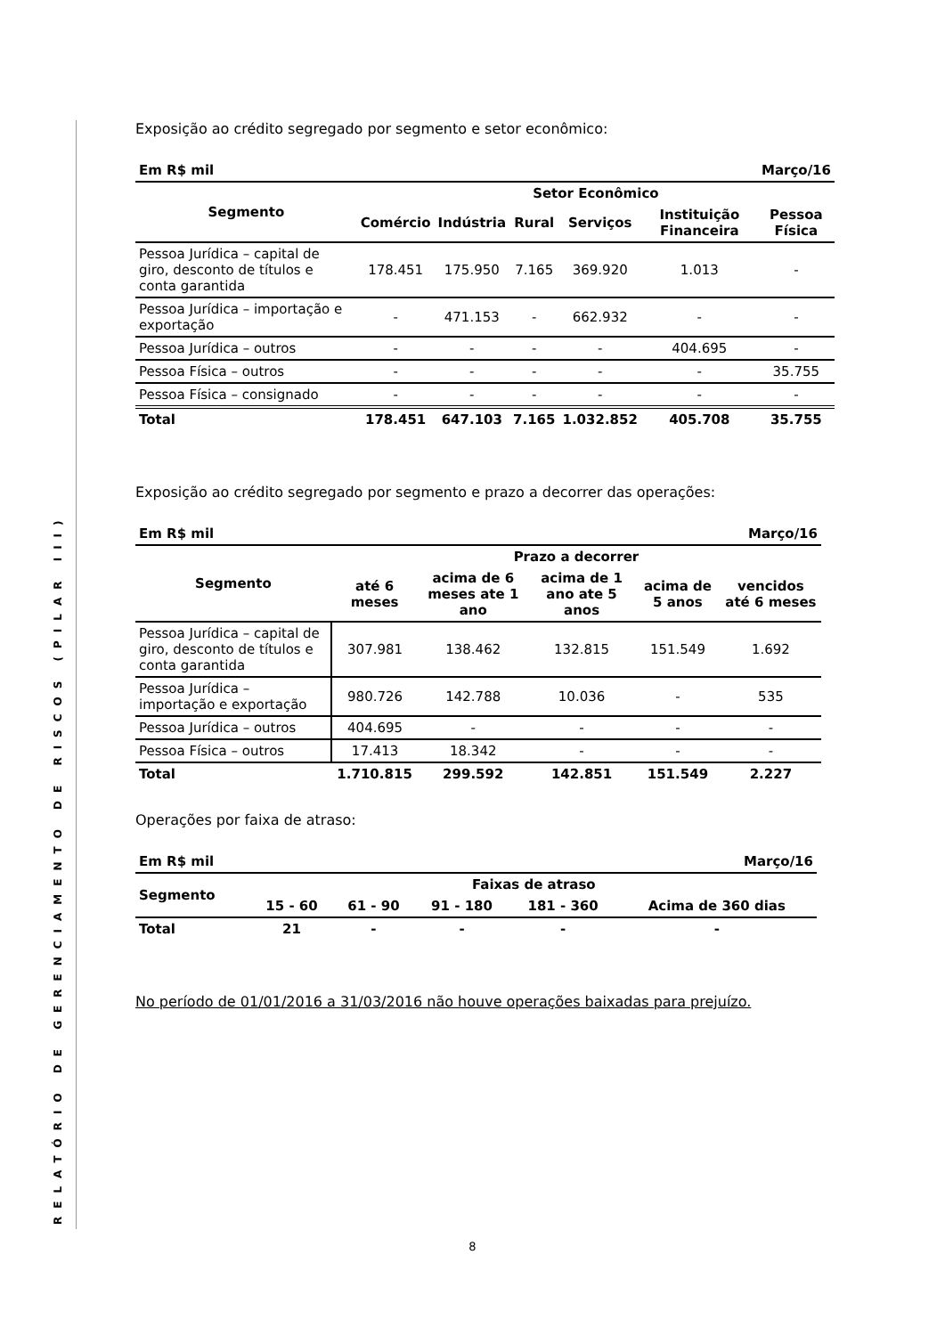RELATÓRIO DE GERENCIAMENTO DE RISCOS (PILAR III)
Exposição ao crédito segregado por segmento e setor econômico:
| Em R$ mil | Março/16 | | | | | |
| Segmento | Setor Econômico | | | | | |
| | Comércio | Indústria | Rural | Serviços | Instituição Financeira | Pessoa Física |
| Pessoa Jurídica – capital de giro, desconto de títulos e conta garantida | 178.451 | 175.950 | 7.165 | 369.920 | 1.013 | - |
| Pessoa Jurídica – importação e exportação | - | 471.153 | - | 662.932 | - | - |
| Pessoa Jurídica – outros | - | - | - | - | 404.695 | - |
| Pessoa Física – outros | - | - | - | - | - | 35.755 |
| Pessoa Física – consignado | - | - | - | - | - | - |
| Total | 178.451 | 647.103 | 7.165 | 1.032.852 | 405.708 | 35.755 |
Exposição ao crédito segregado por segmento e prazo a decorrer das operações:
| Em R$ mil | Março/16 | | | | |
| Segmento | Prazo a decorrer | | | | |
| | até 6 meses | acima de 6 meses ate 1 ano | acima de 1 ano ate 5 anos | acima de 5 anos | vencidos até 6 meses |
| Pessoa Jurídica – capital de giro, desconto de títulos e conta garantida | 307.981 | 138.462 | 132.815 | 151.549 | 1.692 |
| Pessoa Jurídica – importação e exportação | 980.726 | 142.788 | 10.036 | - | 535 |
| Pessoa Jurídica – outros | 404.695 | - | - | - | - |
| Pessoa Física – outros | 17.413 | 18.342 | - | - | - |
| Total | 1.710.815 | 299.592 | 142.851 | 151.549 | 2.227 |
Operações por faixa de atraso:
| Em R$ mil | Março/16 | | | | |
| Segmento | Faixas de atraso | | | | |
| | 15 - 60 | 61 - 90 | 91 - 180 | 181 - 360 | Acima de 360 dias |
| Total | 21 | - | - | - | - |
No período de 01/01/2016 a 31/03/2016 não houve operações baixadas para prejuízo.
8